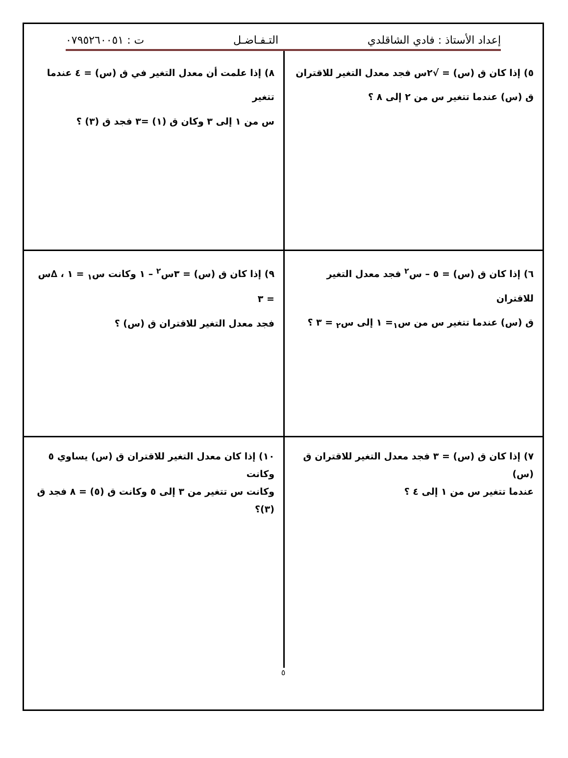إعداد الأستاذ : فادي الشاقلدي التـفـاضـل ت : ٠٧٩٥٢٦٠٠٥١
٥) إذا كان ق (س) = √٢س فجد معدل التغير للاقتران
ق (س) عندما تتغير س من ٢ إلى ٨ ؟
٨) إذا علمت أن معدل التغير في ق (س) = ٤ عندما تتغير
س من ١ إلى ٣ وكان ق (١) =٣ فجد ق (٣) ؟
٦) إذا كان ق (س) = ٥ – س<sup>٢</sup> فجد معدل التغير للاقتران
ق (س) عندما تتغير س من س<sub>١</sub>= ١ إلى س<sub>٢</sub> = ٣ ؟
٩) إذا كان ق (س) = ٣س<sup>٢</sup> – ١ وكانت س<sub>١</sub> = ١ ، ∆س = ٣
فجد معدل التغير للاقتران ق (س) ؟
٧) إذا كان ق (س) = ٣ فجد معدل التغير للاقتران ق (س)
عندما تتغير س من ١ إلى ٤ ؟
١٠) إذا كان معدل التغير للاقتران ق (س) يساوي ٥ وكانت
وكانت س تتغير من ٣ إلى ٥ وكانت ق (٥) = ٨ فجد ق (٣)؟
٥